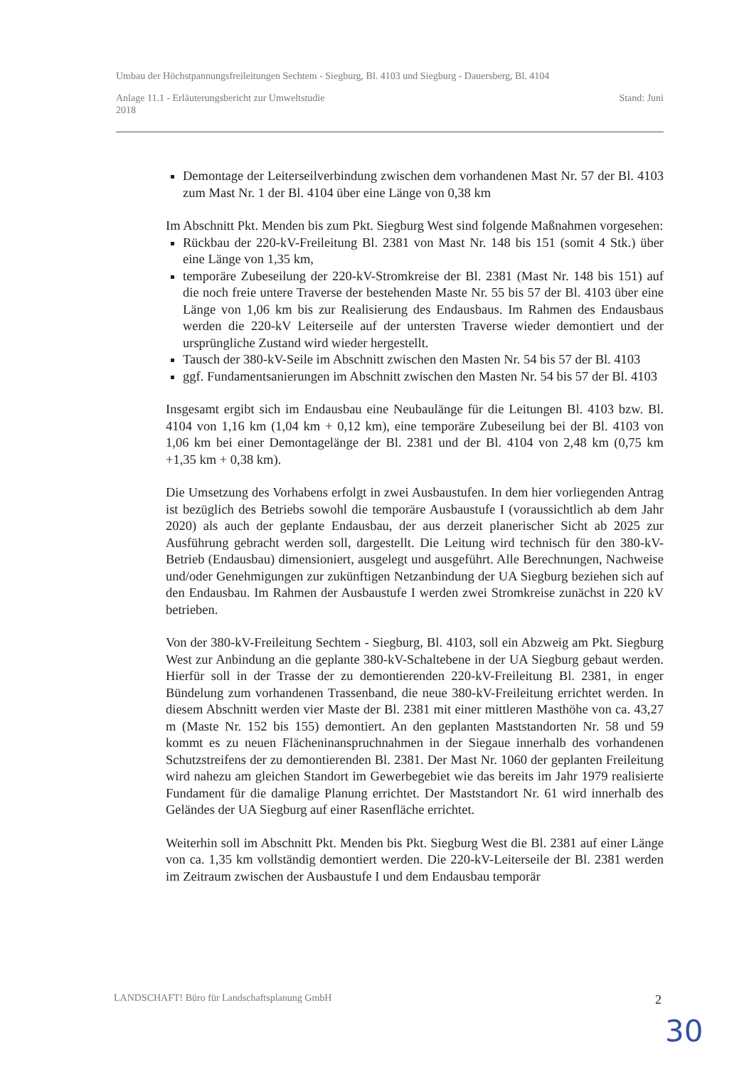Umbau der Höchstpannungsfreileitungen Sechtem - Siegburg, Bl. 4103 und Siegburg - Dauersberg, Bl. 4104
Anlage 11.1 - Erläuterungsbericht zur Umweltstudie Stand: Juni
2018
Demontage der Leiterseilverbindung zwischen dem vorhandenen Mast Nr. 57 der Bl. 4103 zum Mast Nr. 1 der Bl. 4104 über eine Länge von 0,38 km
Im Abschnitt Pkt. Menden bis zum Pkt. Siegburg West sind folgende Maßnahmen vorgesehen:
Rückbau der 220-kV-Freileitung Bl. 2381 von Mast Nr. 148 bis 151 (somit 4 Stk.) über eine Länge von 1,35 km,
temporäre Zubeseilung der 220-kV-Stromkreise der Bl. 2381 (Mast Nr. 148 bis 151) auf die noch freie untere Traverse der bestehenden Maste Nr. 55 bis 57 der Bl. 4103 über eine Länge von 1,06 km bis zur Realisierung des Endausbaus. Im Rahmen des Endausbaus werden die 220-kV Leiterseile auf der untersten Traverse wieder demontiert und der ursprüngliche Zustand wird wieder hergestellt.
Tausch der 380-kV-Seile im Abschnitt zwischen den Masten Nr. 54 bis 57 der Bl. 4103
ggf. Fundamentsanierungen im Abschnitt zwischen den Masten Nr. 54 bis 57 der Bl. 4103
Insgesamt ergibt sich im Endausbau eine Neubaulänge für die Leitungen Bl. 4103 bzw. Bl. 4104 von 1,16 km (1,04 km + 0,12 km), eine temporäre Zubeseilung bei der Bl. 4103 von 1,06 km bei einer Demontagelänge der Bl. 2381 und der Bl. 4104 von 2,48 km (0,75 km +1,35 km + 0,38 km).
Die Umsetzung des Vorhabens erfolgt in zwei Ausbaustufen. In dem hier vorliegenden Antrag ist bezüglich des Betriebs sowohl die temporäre Ausbaustufe I (voraussichtlich ab dem Jahr 2020) als auch der geplante Endausbau, der aus derzeit planerischer Sicht ab 2025 zur Ausführung gebracht werden soll, dargestellt. Die Leitung wird technisch für den 380-kV-Betrieb (Endausbau) dimensioniert, ausgelegt und ausgeführt. Alle Berechnungen, Nachweise und/oder Genehmigungen zur zukünftigen Netzanbindung der UA Siegburg beziehen sich auf den Endausbau. Im Rahmen der Ausbaustufe I werden zwei Stromkreise zunächst in 220 kV betrieben.
Von der 380-kV-Freileitung Sechtem - Siegburg, Bl. 4103, soll ein Abzweig am Pkt. Siegburg West zur Anbindung an die geplante 380-kV-Schaltebene in der UA Siegburg gebaut werden. Hierfür soll in der Trasse der zu demontierenden 220-kV-Freileitung Bl. 2381, in enger Bündelung zum vorhandenen Trassenband, die neue 380-kV-Freileitung errichtet werden. In diesem Abschnitt werden vier Maste der Bl. 2381 mit einer mittleren Masthöhe von ca. 43,27 m (Maste Nr. 152 bis 155) demontiert. An den geplanten Maststandorten Nr. 58 und 59 kommt es zu neuen Flächeninanspruchnahmen in der Siegaue innerhalb des vorhandenen Schutzstreifens der zu demontierenden Bl. 2381. Der Mast Nr. 1060 der geplanten Freileitung wird nahezu am gleichen Standort im Gewerbegebiet wie das bereits im Jahr 1979 realisierte Fundament für die damalige Planung errichtet. Der Maststandort Nr. 61 wird innerhalb des Geländes der UA Siegburg auf einer Rasenfläche errichtet.
Weiterhin soll im Abschnitt Pkt. Menden bis Pkt. Siegburg West die Bl. 2381 auf einer Länge von ca. 1,35 km vollständig demontiert werden. Die 220-kV-Leiterseile der Bl. 2381 werden im Zeitraum zwischen der Ausbaustufe I und dem Endausbau temporär
LANDSCHAFT! Büro für Landschaftsplanung GmbH 2
30